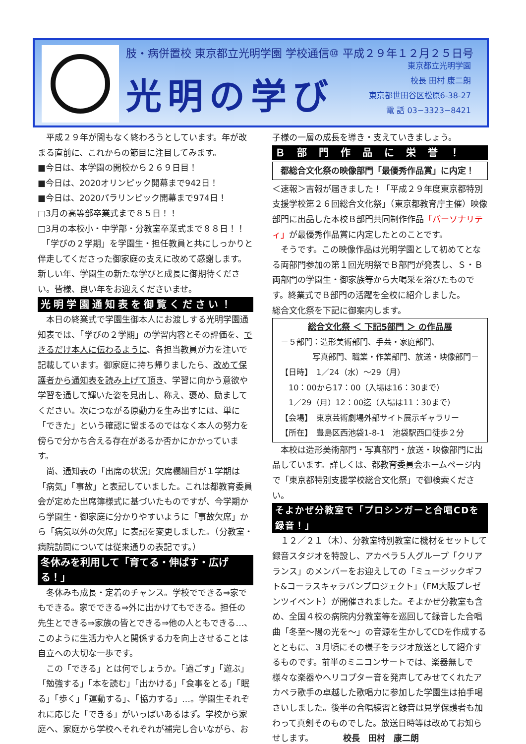肢・病併置校 東京都立光明学園 学校通信⑩ 平成２９年１２月２５日号
光明の学び
東京都立光明学園
校長 田村 康二朗
東京都世田谷区松原6-38-27
電 話 03−3323−8421
　平成２９年が間もなく終わろうとしています。年が改まる直前に、これからの節目に注目してみます。
■今日は、本学園の開校から２６９日目！
■今日は、2020オリンピック開幕まで942日！
■今日は、2020パラリンピック開幕まで974日！
□3月の高等部卒業式まで８５日！！
□3月の本校小・中学部・分教室卒業式まで８８日！！
　「学びの２学期」を学園生・担任教員と共にしっかりと伴走してくださった御家庭の支えに改めて感謝します。新しい年、学園生の新たな学びと成長に御期待ください。皆様、良い年をお迎えくださいませ。
光明学園通知表を御覧ください！
　本日の終業式で学園生御本人にお渡しする光明学園通知表では、「学びの２学期」の学習内容とその評価を、できるだけ本人に伝わるように、各担当教員が力を注いで記載しています。御家庭に持ち帰りましたら、改めて保護者から通知表を読み上げて頂き、学習に向かう意欲や学習を通して輝いた姿を見出し、称え、褒め、励ましてください。次につながる原動力を生み出すには、単に「できた」という確認に留まるのではなく本人の努力を傍らで分かち合える存在があるか否かにかかっています。
　尚、通知表の「出席の状況」欠席欄細目が１学期は「病気」「事故」と表記していました。これは都教育委員会が定めた出席簿様式に基づいたものですが、今学期から学園生・御家庭に分かりやすいように「事故欠席」から「病気以外の欠席」に表記を変更しました。（分教室・病院訪問については従来通りの表記です。）
冬休みを利用して「育てる・伸ばす・広げる！」
　冬休みも成長・定着のチャンス。学校でできる⇒家でもできる。家でできる⇒外に出かけてもできる。担任の先生とできる⇒家族の皆とできる⇒他の人ともできる…、このように生活力や人と関係する力を向上させることは自立への大切な一歩です。
　この「できる」とは何でしょうか。「過ごす」「遊ぶ」「勉強する」「本を読む」「出かける」「食事をとる」「眠る」「歩く」「運動する」、「協力する」…。学園生それぞれに応じた「できる」がいっぱいあるはず。学校から家庭へ、家庭から学校へそれぞれが補完し合いながら、お
子様の一層の成長を導き・支えていきましょう。
Ｂ部門作品に栄誉！
都総合文化祭の映像部門「最優秀作品賞」に内定！
＜速報＞吉報が届きました！「平成２９年度東京都特別支援学校第２６回総合文化祭」（東京都教育庁主催）映像部門に出品した本校Ｂ部門共同制作作品「パーソナリティ」が最優秀作品賞に内定したとのことです。
　そうです。この映像作品は光明学園として初めてとなる両部門参加の第１回光明祭でＢ部門が発表し、Ｓ・Ｂ両部門の学園生・御家族等から大喝采を浴びたものです。終業式でＢ部門の活躍を全校に紹介しました。
総合文化祭を下記に御案内します。
総合文化祭 ＜ 下記5部門 ＞ の作品展
－５部門：造形美術部門、手芸・家庭部門、
　　　　写真部門、職業・作業部門、放送・映像部門－
【日時】　1／24（水）～29（月）
　10：00から17：00（入場は16：30まで）
　1／29（月）12：00迄（入場は11：30まで）
【会場】　東京芸術劇場外部サイト展示ギャラリー
【所在】　豊島区西池袋1-8-1　池袋駅西口徒歩２分
　本校は造形美術部門・写真部門・放送・映像部門に出品しています。詳しくは、都教育委員会ホームページ内で「東京都特別支援学校総合文化祭」で御検索ください。
そよかぜ分教室で「プロシンガーと合唱CDを録音！」
　１２／２１（木）、分教室特別教室に機材をセットして録音スタジオを特設し、アカペラ５人グループ「クリアランス」のメンバーをお迎えしての「ミュージックギフト&コーラスキャラバンプロジェクト」（FM大阪プレゼンツイベント）が開催されました。そよかぜ分教室も含め、全国４校の病院内分教室等を巡回して録音した合唱曲「冬至～陽の光を～」の音源を生かしてCDを作成するとともに、３月頃にその様子をラジオ放送として紹介するものです。前半のミニコンサートでは、楽器無しで様々な楽器やヘリコプター音を発声してみせてくれたアカペラ歌手の卓越した歌唱力に参加した学園生は拍手喝さいしました。後半の合唱練習と録音は見学保護者も加わって真剣そのものでした。放送日時等は改めてお知らせします。　　　　校長　田村　康二朗